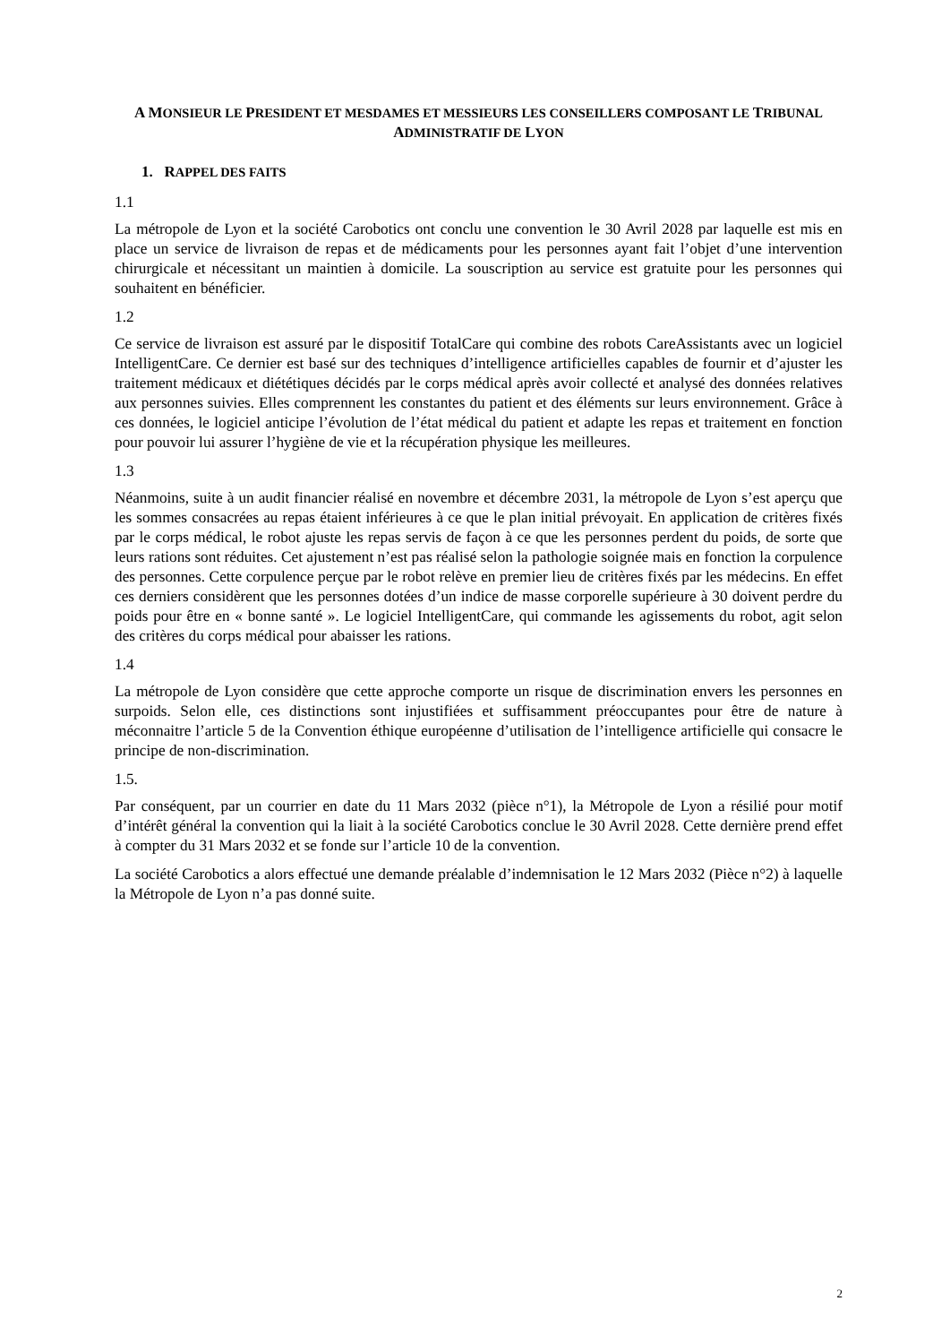A MONSIEUR LE PRESIDENT ET MESDAMES ET MESSIEURS LES CONSEILLERS COMPOSANT LE TRIBUNAL ADMINISTRATIF DE LYON
1. RAPPEL DES FAITS
1.1
La métropole de Lyon et la société Carobotics ont conclu une convention le 30 Avril 2028 par laquelle est mis en place un service de livraison de repas et de médicaments pour les personnes ayant fait l’objet d’une intervention chirurgicale et nécessitant un maintien à domicile. La souscription au service est gratuite pour les personnes qui souhaitent en bénéficier.
1.2
Ce service de livraison est assuré par le dispositif TotalCare qui combine des robots CareAssistants avec un logiciel IntelligentCare. Ce dernier est basé sur des techniques d’intelligence artificielles capables de fournir et d’ajuster les traitement médicaux et diététiques décidés par le corps médical après avoir collecté et analysé des données relatives aux personnes suivies. Elles comprennent les constantes du patient et des éléments sur leurs environnement. Grâce à ces données, le logiciel anticipe l’évolution de l’état médical du patient et adapte les repas et traitement en fonction pour pouvoir lui assurer l’hygiène de vie et la récupération physique les meilleures.
1.3
Néanmoins, suite à un audit financier réalisé en novembre et décembre 2031, la métropole de Lyon s’est aperçu que les sommes consacrées au repas étaient inférieures à ce que le plan initial prévoyait. En application de critères fixés par le corps médical, le robot ajuste les repas servis de façon à ce que les personnes perdent du poids, de sorte que leurs rations sont réduites. Cet ajustement n’est pas réalisé selon la pathologie soignée mais en fonction la corpulence des personnes. Cette corpulence perçue par le robot relève en premier lieu de critères fixés par les médecins. En effet ces derniers considèrent que les personnes dotées d’un indice de masse corporelle supérieure à 30 doivent perdre du poids pour être en « bonne santé ». Le logiciel IntelligentCare, qui commande les agissements du robot, agit selon des critères du corps médical pour abaisser les rations.
1.4
La métropole de Lyon considère que cette approche comporte un risque de discrimination envers les personnes en surpoids. Selon elle, ces distinctions sont injustifiées et suffisamment préoccupantes pour être de nature à méconnaitre l’article 5 de la Convention éthique européenne d’utilisation de l’intelligence artificielle qui consacre le principe de non-discrimination.
1.5.
Par conséquent, par un courrier en date du 11 Mars 2032 (pièce n°1), la Métropole de Lyon a résilié pour motif d’intérêt général la convention qui la liait à la société Carobotics conclue le 30 Avril 2028. Cette dernière prend effet à compter du 31 Mars 2032 et se fonde sur l’article 10 de la convention.
La société Carobotics a alors effectué une demande préalable d’indemnisation le 12 Mars 2032 (Pièce n°2) à laquelle la Métropole de Lyon n’a pas donné suite.
2